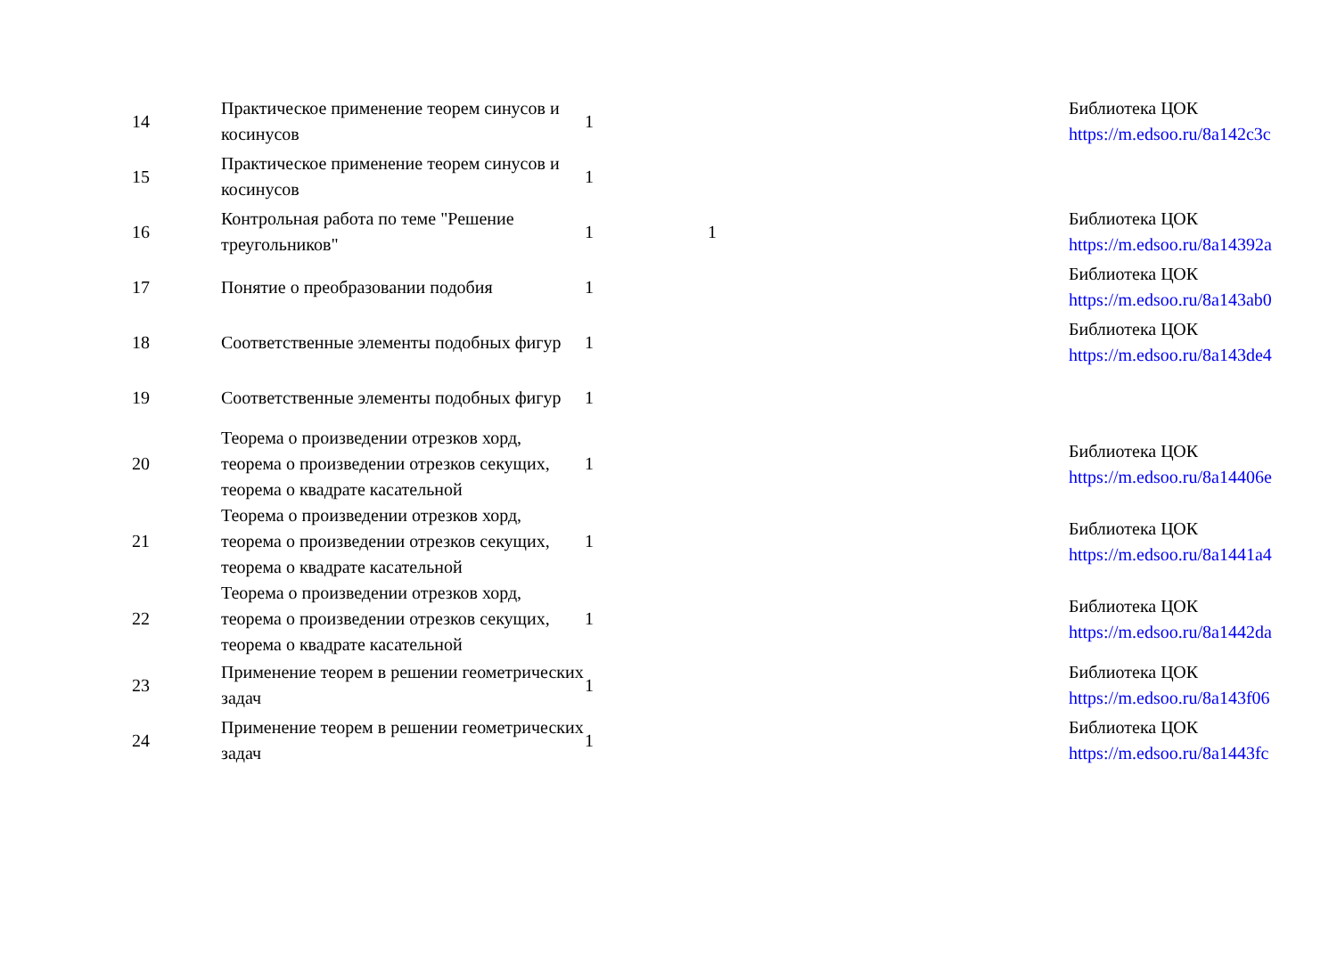| 14 | Практическое применение теорем синусов и косинусов | 1 | | Библиотека ЦОК https://m.edsoo.ru/8a142c3c |
| 15 | Практическое применение теорем синусов и косинусов | 1 | | |
| 16 | Контрольная работа по теме "Решение треугольников" | 1 | 1 | Библиотека ЦОК https://m.edsoo.ru/8a14392a |
| 17 | Понятие о преобразовании подобия | 1 | | Библиотека ЦОК https://m.edsoo.ru/8a143ab0 |
| 18 | Соответственные элементы подобных фигур | 1 | | Библиотека ЦОК https://m.edsoo.ru/8a143de4 |
| 19 | Соответственные элементы подобных фигур | 1 | | |
| 20 | Теорема о произведении отрезков хорд, теорема о произведении отрезков секущих, теорема о квадрате касательной | 1 | | Библиотека ЦОК https://m.edsoo.ru/8a14406e |
| 21 | Теорема о произведении отрезков хорд, теорема о произведении отрезков секущих, теорема о квадрате касательной | 1 | | Библиотека ЦОК https://m.edsoo.ru/8a1441a4 |
| 22 | Теорема о произведении отрезков хорд, теорема о произведении отрезков секущих, теорема о квадрате касательной | 1 | | Библиотека ЦОК https://m.edsoo.ru/8a1442da |
| 23 | Применение теорем в решении геометрических задач | 1 | | Библиотека ЦОК https://m.edsoo.ru/8a143f06 |
| 24 | Применение теорем в решении геометрических задач | 1 | | Библиотека ЦОК https://m.edsoo.ru/8a1443fc |